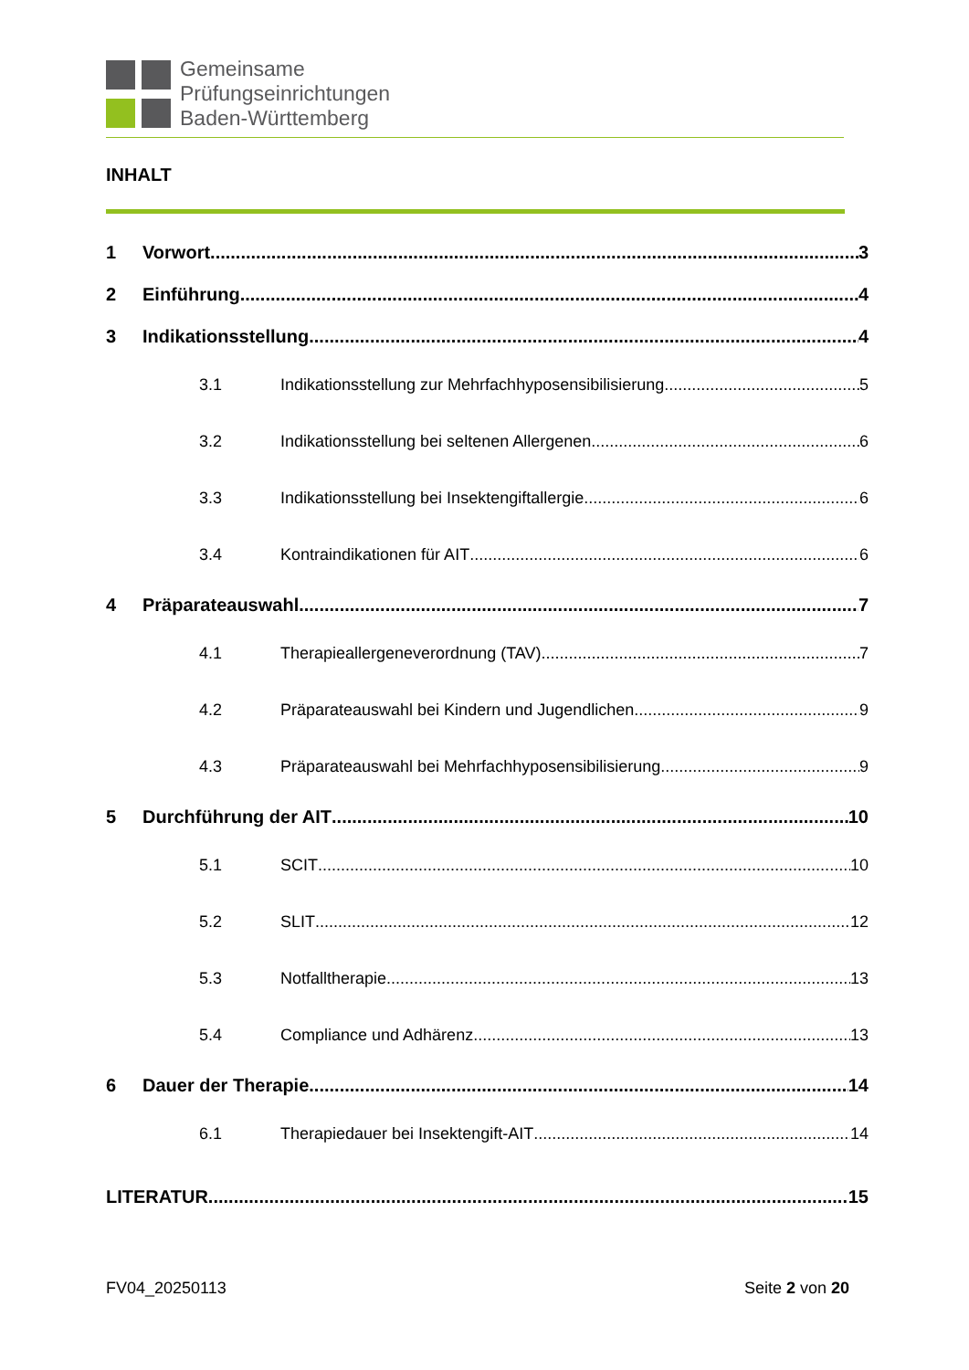Gemeinsame
Prüfungseinrichtungen
Baden-Württemberg
INHALT
1 Vorwort 3
2 Einführung 4
3 Indikationsstellung 4
3.1 Indikationsstellung zur Mehrfachhyposensibilisierung 5
3.2 Indikationsstellung bei seltenen Allergenen 6
3.3 Indikationsstellung bei Insektengiftallergie 6
3.4 Kontraindikationen für AIT 6
4 Präparateauswahl 7
4.1 Therapieallergeneverordnung (TAV) 7
4.2 Präparateauswahl bei Kindern und Jugendlichen 9
4.3 Präparateauswahl bei Mehrfachhyposensibilisierung 9
5 Durchführung der AIT 10
5.1 SCIT 10
5.2 SLIT 12
5.3 Notfalltherapie 13
5.4 Compliance und Adhärenz 13
6 Dauer der Therapie 14
6.1 Therapiedauer bei Insektengift-AIT 14
LITERATUR 15
FV04_20250113 Seite 2 von 20